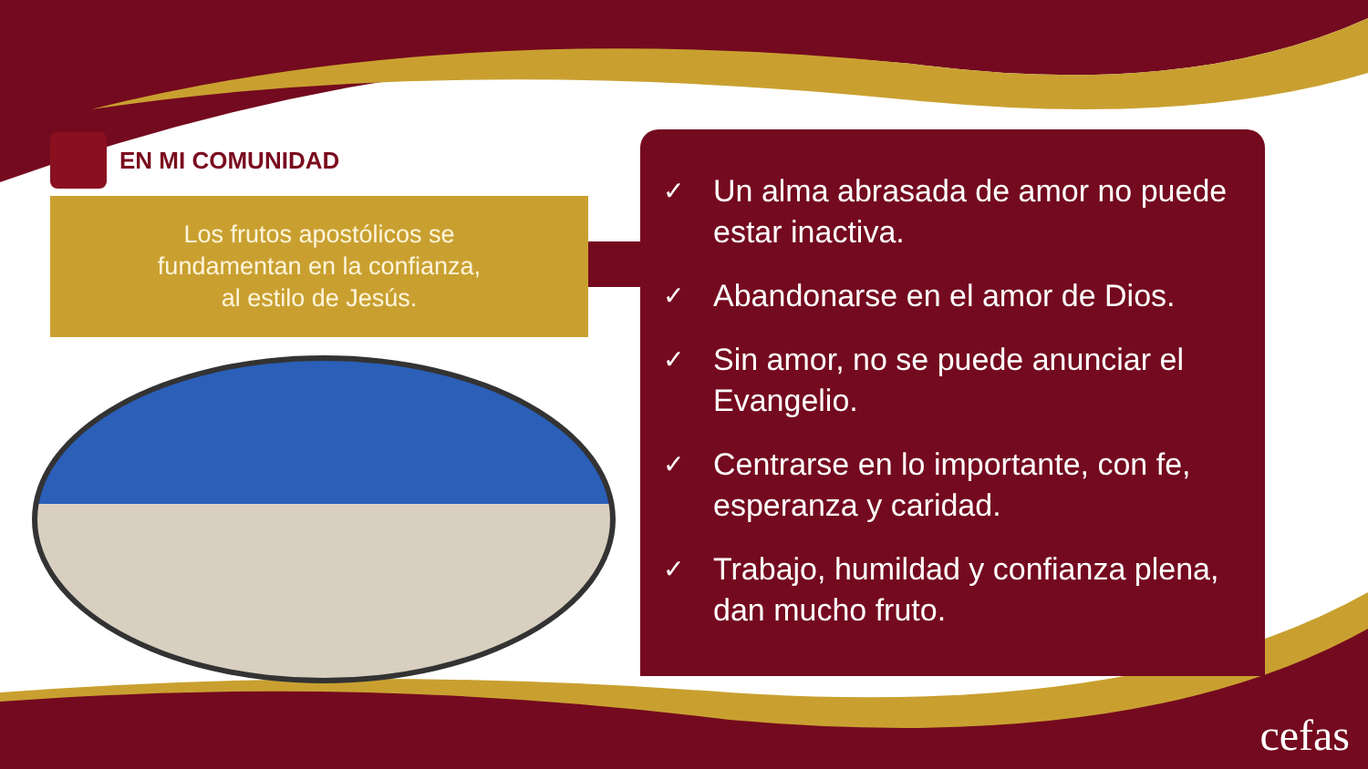EN MI COMUNIDAD
Los frutos apostólicos se
fundamentan en la confianza,
al estilo de Jesús.
✓ Un alma abrasada de amor no puede estar inactiva.
✓ Abandonarse en el amor de Dios.
✓ Sin amor, no se puede anunciar el Evangelio.
✓ Centrarse en lo importante, con fe, esperanza y caridad.
✓ Trabajo, humildad y confianza plena, dan mucho fruto.
cefas